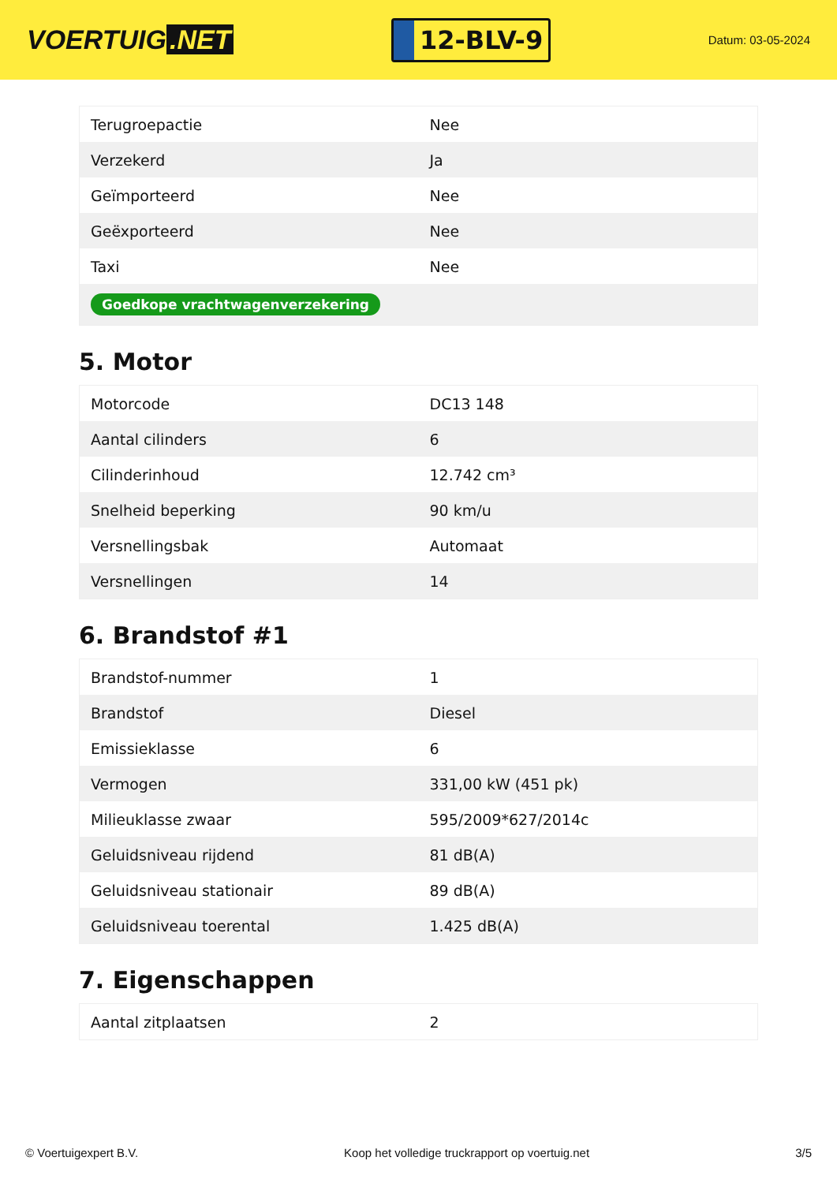VOERTUIG.NET
12-BLV-9
Datum: 03-05-2024
| Terugroepactie | Nee |
| Verzekerd | Ja |
| Geïmporteerd | Nee |
| Geëxporteerd | Nee |
| Taxi | Nee |
| Goedkope vrachtwagenverzekering | |
5. Motor
| Motorcode | DC13 148 |
| Aantal cilinders | 6 |
| Cilinderinhoud | 12.742 cm³ |
| Snelheid beperking | 90 km/u |
| Versnellingsbak | Automaat |
| Versnellingen | 14 |
6. Brandstof #1
| Brandstof-nummer | 1 |
| Brandstof | Diesel |
| Emissieklasse | 6 |
| Vermogen | 331,00 kW (451 pk) |
| Milieuklasse zwaar | 595/2009*627/2014c |
| Geluidsniveau rijdend | 81 dB(A) |
| Geluidsniveau stationair | 89 dB(A) |
| Geluidsniveau toerental | 1.425 dB(A) |
7. Eigenschappen
| Aantal zitplaatsen | 2 |
© Voertuigexpert B.V. Koop het volledige truckrapport op voertuig.net 3/5